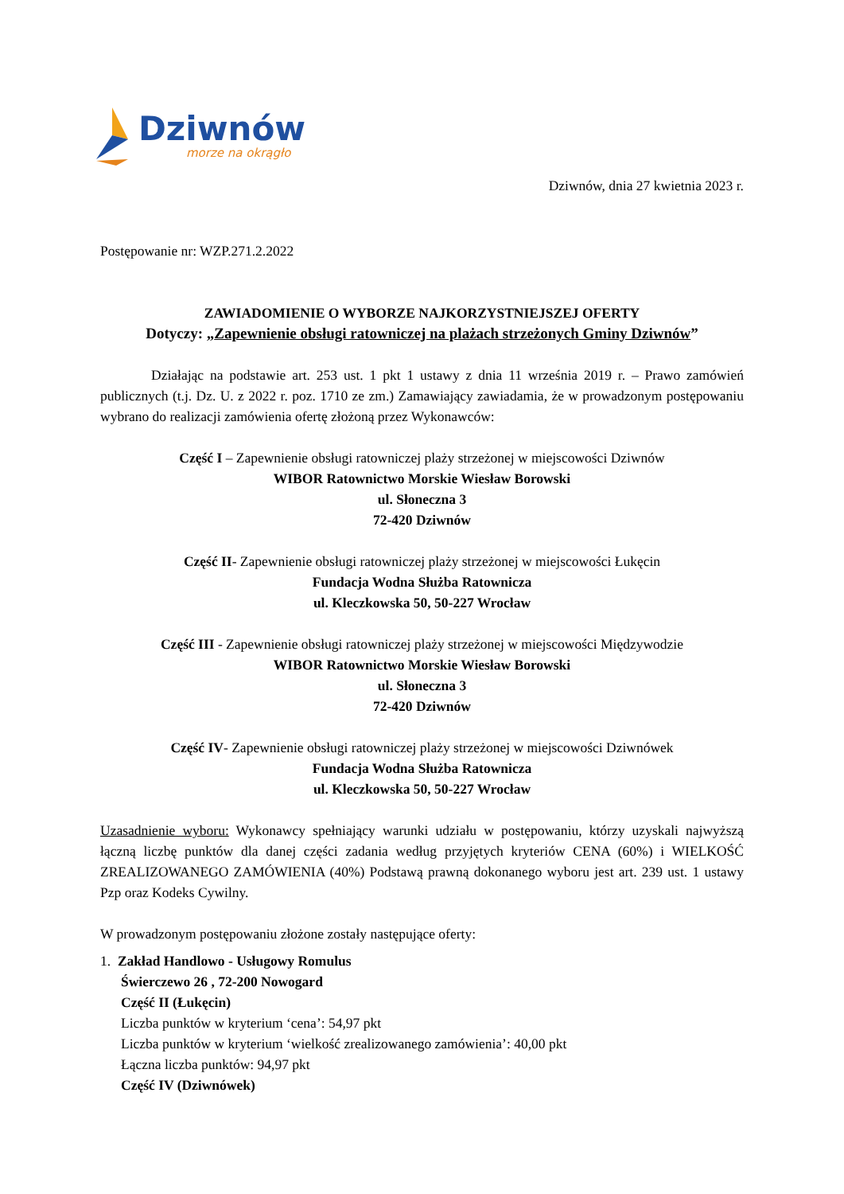Dziwnów
morze na okrągło
Dziwnów, dnia 27 kwietnia 2023 r.
Postępowanie nr: WZP.271.2.2022
ZAWIADOMIENIE O WYBORZE NAJKORZYSTNIEJSZEJ OFERTY
Dotyczy: „Zapewnienie obsługi ratowniczej na plażach strzeżonych Gminy Dziwnów”
Działając na podstawie art. 253 ust. 1 pkt 1 ustawy z dnia 11 września 2019 r. – Prawo zamówień publicznych (t.j. Dz. U. z 2022 r. poz. 1710 ze zm.) Zamawiający zawiadamia, że w prowadzonym postępowaniu wybrano do realizacji zamówienia ofertę złożoną przez Wykonawców:
Część I – Zapewnienie obsługi ratowniczej plaży strzeżonej w miejscowości Dziwnów
WIBOR Ratownictwo Morskie Wiesław Borowski
ul. Słoneczna 3
72-420 Dziwnów
Część II- Zapewnienie obsługi ratowniczej plaży strzeżonej w miejscowości Łukęcin
Fundacja Wodna Służba Ratownicza
ul. Kleczkowska 50, 50-227 Wrocław
Część III - Zapewnienie obsługi ratowniczej plaży strzeżonej w miejscowości Międzywodzie
WIBOR Ratownictwo Morskie Wiesław Borowski
ul. Słoneczna 3
72-420 Dziwnów
Część IV- Zapewnienie obsługi ratowniczej plaży strzeżonej w miejscowości Dziwnówek
Fundacja Wodna Służba Ratownicza
ul. Kleczkowska 50, 50-227 Wrocław
Uzasadnienie wyboru: Wykonawcy spełniający warunki udziału w postępowaniu, którzy uzyskali najwyższą łączną liczbę punktów dla danej części zadania według przyjętych kryteriów CENA (60%) i WIELKOŚĆ ZREALIZOWANEGO ZAMÓWIENIA (40%) Podstawą prawną dokonanego wyboru jest art. 239 ust. 1 ustawy Pzp oraz Kodeks Cywilny.
W prowadzonym postępowaniu złożone zostały następujące oferty:
1. Zakład Handlowo - Usługowy Romulus
Świerczewo 26 , 72-200 Nowogard
Część II (Łukęcin)
Liczba punktów w kryterium ‘cena’: 54,97 pkt
Liczba punktów w kryterium ‘wielkość zrealizowanego zamówienia’: 40,00 pkt
Łączna liczba punktów: 94,97 pkt
Część IV (Dziwnówek)